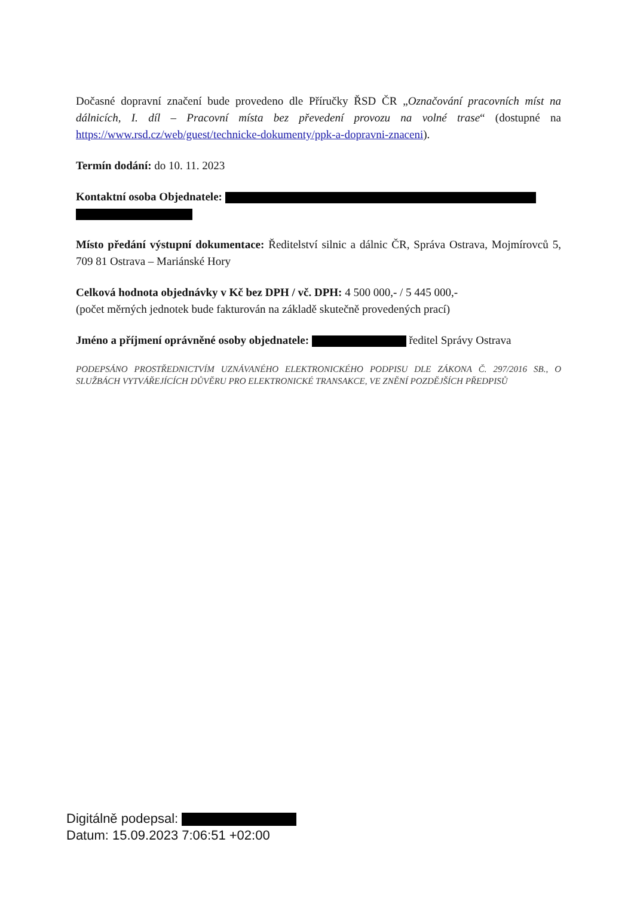Dočasné dopravní značení bude provedeno dle Příručky ŘSD ČR „Označování pracovních míst na dálnicích, I. díl – Pracovní místa bez převedení provozu na volné trase“ (dostupné na https://www.rsd.cz/web/guest/technicke-dokumenty/ppk-a-dopravni-znaceni).
Termín dodání: do 10. 11. 2023
Kontaktní osoba Objednatele:
Místo předání výstupní dokumentace: Ředitelství silnic a dálnic ČR, Správa Ostrava, Mojmírovců 5, 709 81 Ostrava – Mariánské Hory
Celková hodnota objednávky v Kč bez DPH / vč. DPH: 4 500 000,- / 5 445 000,-
(počet měrných jednotek bude fakturován na základě skutečně provedených prací)
Jméno a příjmení oprávněné osoby objednatele: ředitel Správy Ostrava
PODEPSÁNO PROSTŘEDNICTVÍM UZNÁVANÉHO ELEKTRONICKÉHO PODPISU DLE ZÁKONA Č. 297/2016 SB., O SLUŽBÁCH VYTVÁŘEJÍCÍCH DŮVĚRU PRO ELEKTRONICKÉ TRANSAKCE, VE ZNĚNÍ POZDĚJŠÍCH PŘEDPISŮ
Digitálně podepsal:
Datum: 15.09.2023 7:06:51 +02:00